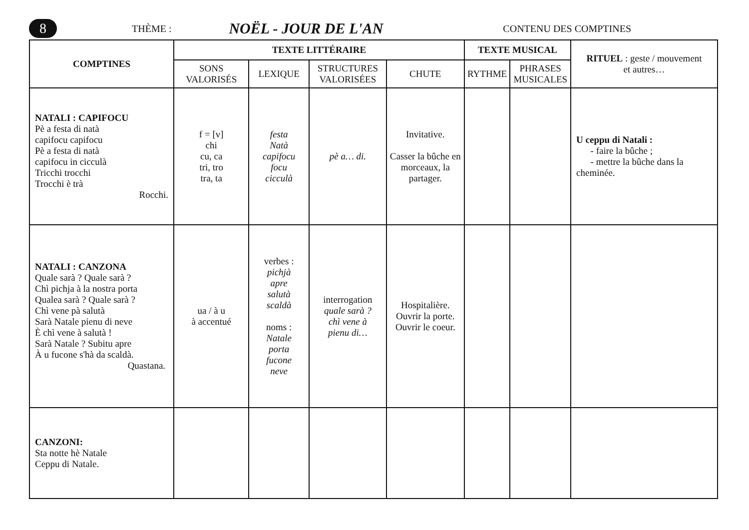8
THÈME :
NOËL - JOUR DE L'AN
CONTENU DES COMPTINES
| COMPTINES | TEXTE LITTÉRAIRE | | | | TEXTE MUSICAL | | RITUEL : geste / mouvement et autres… |
| --- | --- | --- | --- | --- | --- | --- | --- |
| | SONS VALORISÉS | LEXIQUE | STRUCTURES VALORISÉES | CHUTE | RYTHME | PHRASES MUSICALES | |
| NATALI : CAPIFOCU Pè a festa di natà capifocu capifocu Pè a festa di natà capifocu in cicculà Tricchi trocchi Trocchi è trà Rocchi. | f = [v] chi cu, ca tri, tro tra, ta | festa Natà capifocu focu cicculà | pè a… di. | Invitative. Casser la bûche en morceaux, la partager. | | | U ceppu di Natali : - faire la bûche ; - mettre la bûche dans la cheminée. |
| NATALI : CANZONA Quale sarà ? Quale sarà ? Chì pichja à la nostra porta Qualea sarà ? Quale sarà ? Chì vene pà salutà Sarà Natale pienu di neve È chì vene à salutà ! Sarà Natale ? Subitu apre À u fucone s'hà da scaldà. Quastana. | ua / à u à accentué | verbes : pichjà apre salutà scaldà noms : Natale porta fucone neve | interrogation quale sarà ? chì vene à pienu di… | Hospitalière. Ouvrir la porte. Ouvrir le coeur. | | | |
| CANZONI: Sta notte hè Natale Ceppu di Natale. | | | | | | | |